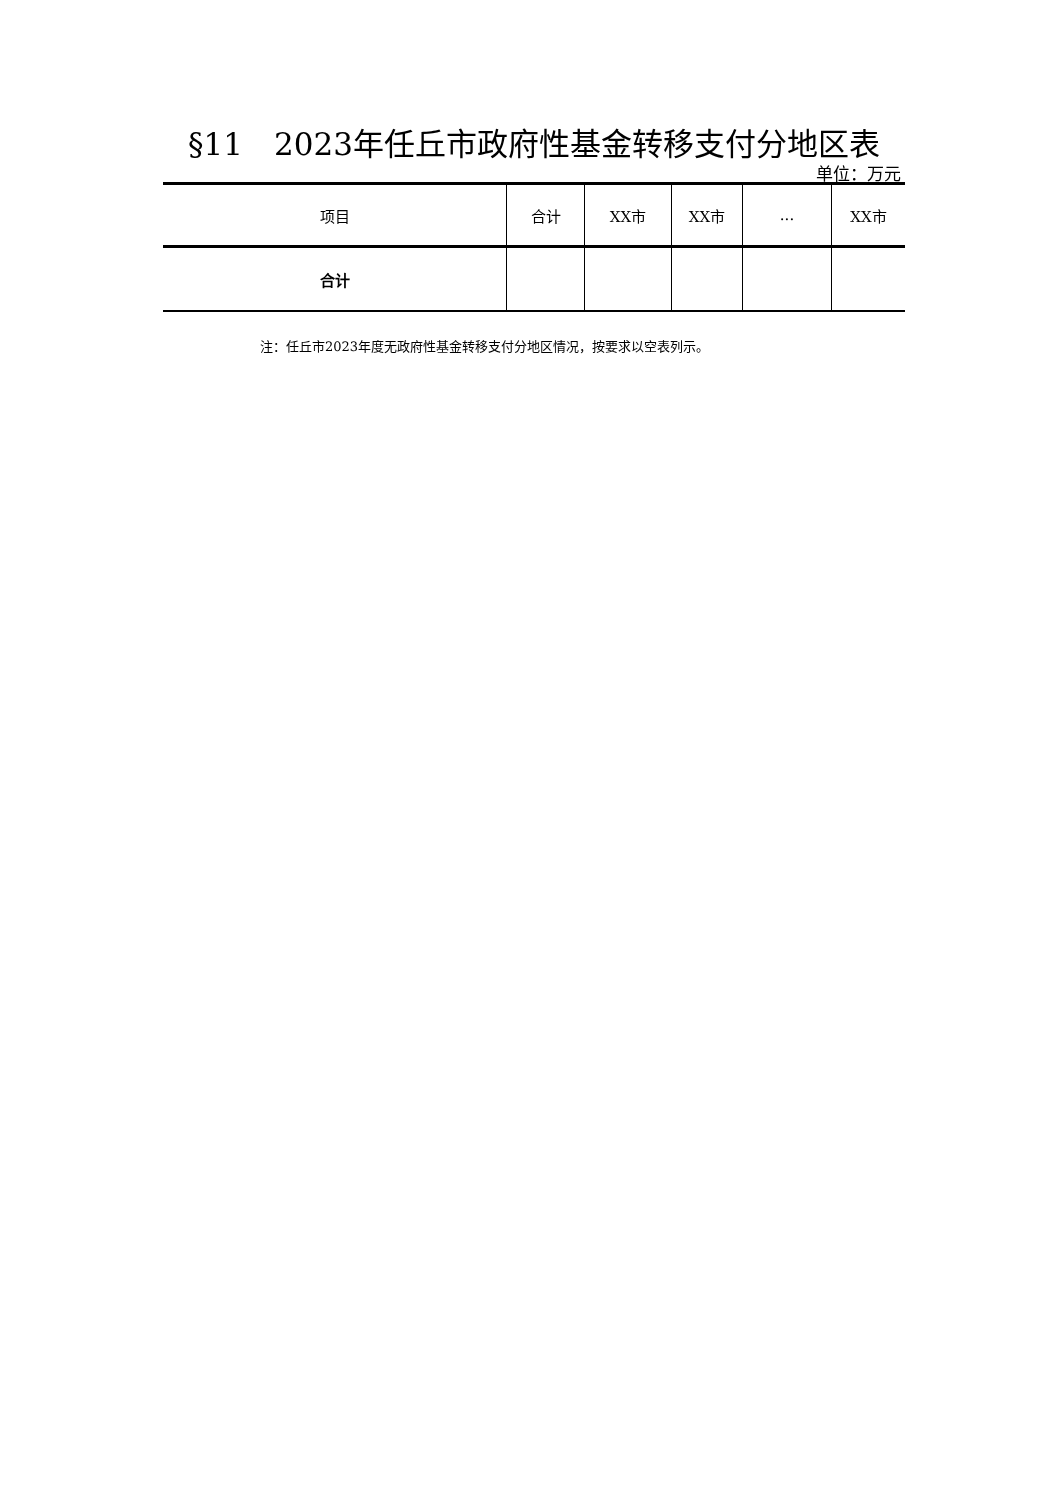§11　2023年任丘市政府性基金转移支付分地区表
单位：万元
| 项目 | 合计 | XX市 | XX市 | ... | XX市 |
| --- | --- | --- | --- | --- | --- |
| 合计 | | | | | |
注：任丘市2023年度无政府性基金转移支付分地区情况，按要求以空表列示。